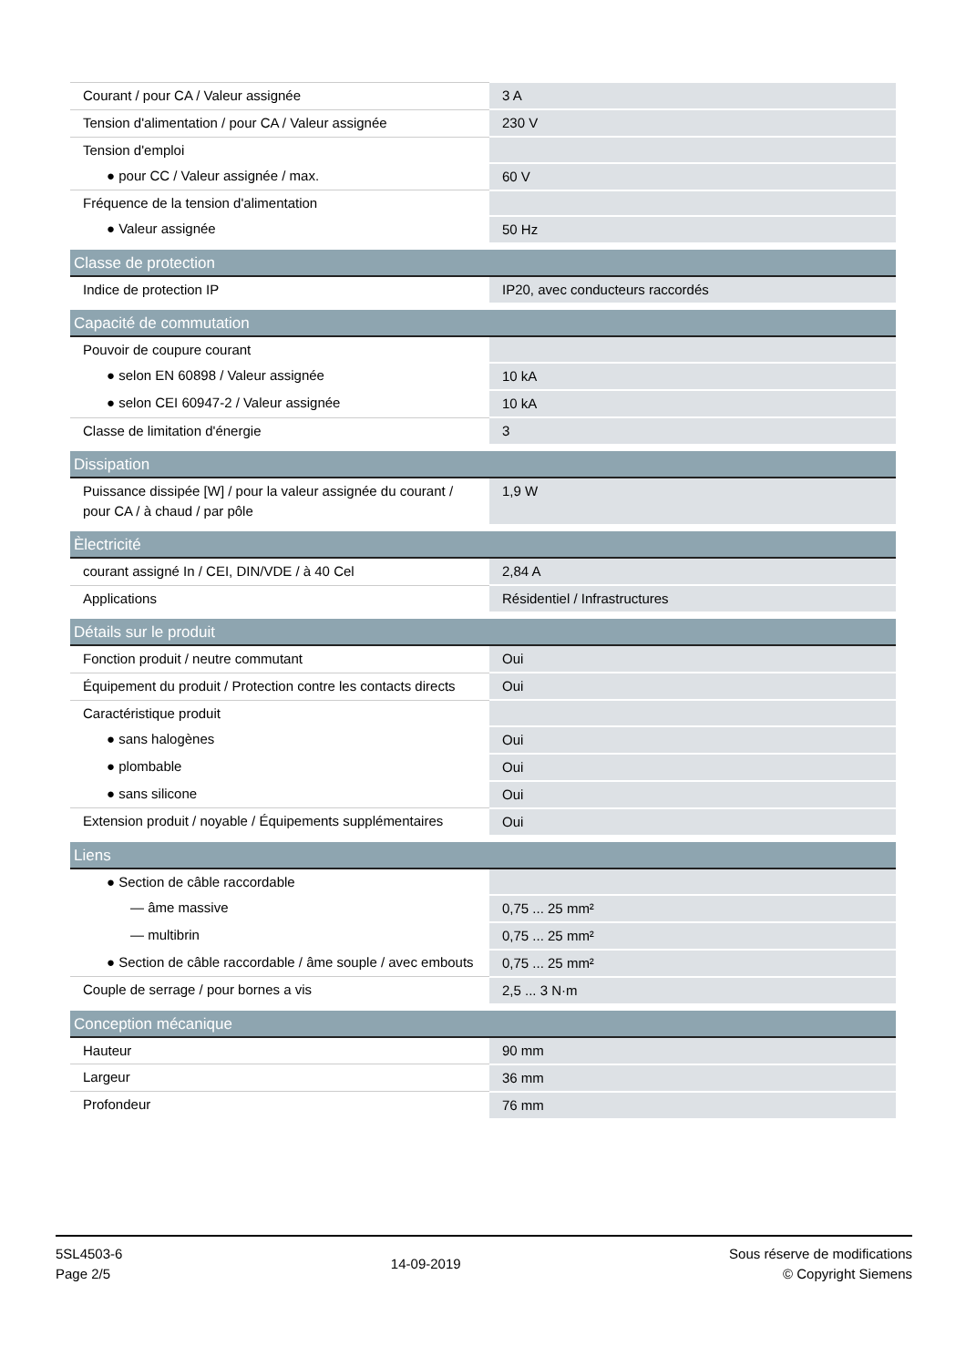| Courant / pour CA / Valeur assignée | 3 A |
| Tension d'alimentation / pour CA / Valeur assignée | 230 V |
| Tension d'emploi | |
| ● pour CC / Valeur assignée / max. | 60 V |
| Fréquence de la tension d'alimentation | |
| ● Valeur assignée | 50 Hz |
| Classe de protection | |
| Indice de protection IP | IP20, avec conducteurs raccordés |
| Capacité de commutation | |
| Pouvoir de coupure courant | |
| ● selon EN 60898 / Valeur assignée | 10 kA |
| ● selon CEI 60947-2 / Valeur assignée | 10 kA |
| Classe de limitation d'énergie | 3 |
| Dissipation | |
| Puissance dissipée [W] / pour la valeur assignée du courant / pour CA / à chaud / par pôle | 1,9 W |
| Èlectricité | |
| courant assigné In / CEI, DIN/VDE / à 40 Cel | 2,84 A |
| Applications | Résidentiel / Infrastructures |
| Détails sur le produit | |
| Fonction produit / neutre commutant | Oui |
| Équipement du produit / Protection contre les contacts directs | Oui |
| Caractéristique produit | |
| ● sans halogènes | Oui |
| ● plombable | Oui |
| ● sans silicone | Oui |
| Extension produit / noyable / Équipements supplémentaires | Oui |
| Liens | |
| ● Section de câble raccordable | |
| — âme massive | 0,75 ... 25 mm² |
| — multibrin | 0,75 ... 25 mm² |
| ● Section de câble raccordable / âme souple / avec embouts | 0,75 ... 25 mm² |
| Couple de serrage / pour bornes a vis | 2,5 ... 3 N·m |
| Conception mécanique | |
| Hauteur | 90 mm |
| Largeur | 36 mm |
| Profondeur | 76 mm |
5SL4503-6
Page 2/5
14-09-2019
Sous réserve de modifications
© Copyright Siemens